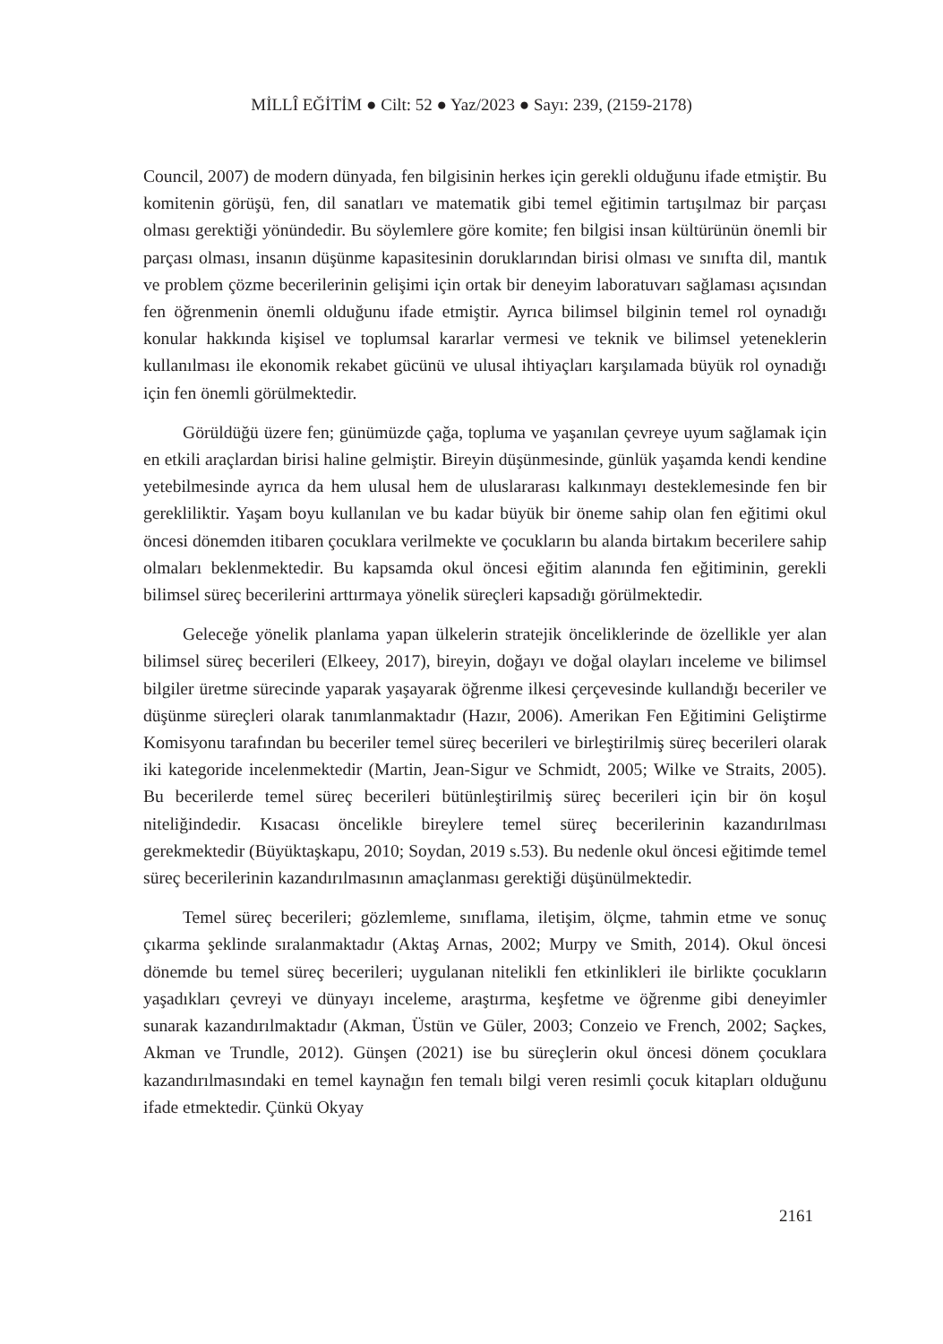MİLLÎ EĞİTİM ● Cilt: 52 ● Yaz/2023 ● Sayı: 239, (2159-2178)
Council, 2007) de modern dünyada, fen bilgisinin herkes için gerekli olduğunu ifade etmiştir. Bu komitenin görüşü, fen, dil sanatları ve matematik gibi temel eğitimin tartışılmaz bir parçası olması gerektiği yönündedir. Bu söylemlere göre komite; fen bilgisi insan kültürünün önemli bir parçası olması, insanın düşünme kapasitesinin doruklarından birisi olması ve sınıfta dil, mantık ve problem çözme becerilerinin gelişimi için ortak bir deneyim laboratuvarı sağlaması açısından fen öğrenmenin önemli olduğunu ifade etmiştir. Ayrıca bilimsel bilginin temel rol oynadığı konular hakkında kişisel ve toplumsal kararlar vermesi ve teknik ve bilimsel yeteneklerin kullanılması ile ekonomik rekabet gücünü ve ulusal ihtiyaçları karşılamada büyük rol oynadığı için fen önemli görülmektedir.
Görüldüğü üzere fen; günümüzde çağa, topluma ve yaşanılan çevreye uyum sağlamak için en etkili araçlardan birisi haline gelmiştir. Bireyin düşünmesinde, günlük yaşamda kendi kendine yetebilmesinde ayrıca da hem ulusal hem de uluslararası kalkınmayı desteklemesinde fen bir gerekliliktir. Yaşam boyu kullanılan ve bu kadar büyük bir öneme sahip olan fen eğitimi okul öncesi dönemden itibaren çocuklara verilmekte ve çocukların bu alanda birtakım becerilere sahip olmaları beklenmektedir. Bu kapsamda okul öncesi eğitim alanında fen eğitiminin, gerekli bilimsel süreç becerilerini arttırmaya yönelik süreçleri kapsadığı görülmektedir.
Geleceğe yönelik planlama yapan ülkelerin stratejik önceliklerinde de özellikle yer alan bilimsel süreç becerileri (Elkeey, 2017), bireyin, doğayı ve doğal olayları inceleme ve bilimsel bilgiler üretme sürecinde yaparak yaşayarak öğrenme ilkesi çerçevesinde kullandığı beceriler ve düşünme süreçleri olarak tanımlanmaktadır (Hazır, 2006). Amerikan Fen Eğitimini Geliştirme Komisyonu tarafından bu beceriler temel süreç becerileri ve birleştirilmiş süreç becerileri olarak iki kategoride incelenmektedir (Martin, Jean-Sigur ve Schmidt, 2005; Wilke ve Straits, 2005). Bu becerilerde temel süreç becerileri bütünleştirilmiş süreç becerileri için bir ön koşul niteliğindedir. Kısacası öncelikle bireylere temel süreç becerilerinin kazandırılması gerekmektedir (Büyüktaşkapu, 2010; Soydan, 2019 s.53). Bu nedenle okul öncesi eğitimde temel süreç becerilerinin kazandırılmasının amaçlanması gerektiği düşünülmektedir.
Temel süreç becerileri; gözlemleme, sınıflama, iletişim, ölçme, tahmin etme ve sonuç çıkarma şeklinde sıralanmaktadır (Aktaş Arnas, 2002; Murpy ve Smith, 2014). Okul öncesi dönemde bu temel süreç becerileri; uygulanan nitelikli fen etkinlikleri ile birlikte çocukların yaşadıkları çevreyi ve dünyayı inceleme, araştırma, keşfetme ve öğrenme gibi deneyimler sunarak kazandırılmaktadır (Akman, Üstün ve Güler, 2003; Conzeio ve French, 2002; Saçkes, Akman ve Trundle, 2012). Günşen (2021) ise bu süreçlerin okul öncesi dönem çocuklara kazandırılmasındaki en temel kaynağın fen temalı bilgi veren resimli çocuk kitapları olduğunu ifade etmektedir. Çünkü Okyay
2161